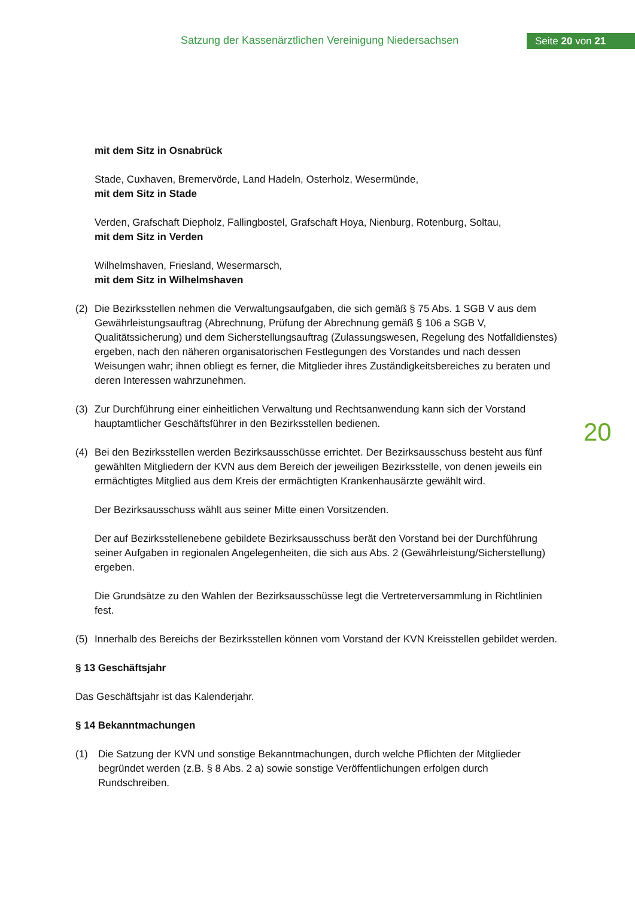Satzung der Kassenärztlichen Vereinigung Niedersachsen
Seite 20 von 21
mit dem Sitz in Osnabrück
Stade, Cuxhaven, Bremervörde, Land Hadeln, Osterholz, Wesermünde,
mit dem Sitz in Stade
Verden, Grafschaft Diepholz, Fallingbostel, Grafschaft Hoya, Nienburg, Rotenburg, Soltau,
mit dem Sitz in Verden
Wilhelmshaven, Friesland, Wesermarsch,
mit dem Sitz in Wilhelmshaven
(2) Die Bezirksstellen nehmen die Verwaltungsaufgaben, die sich gemäß § 75 Abs. 1 SGB V aus dem Gewährleistungsauftrag (Abrechnung, Prüfung der Abrechnung gemäß § 106 a SGB V, Qualitätssicherung) und dem Sicherstellungsauftrag (Zulassungswesen, Regelung des Notfalldienstes) ergeben, nach den näheren organisatorischen Festlegungen des Vorstandes und nach dessen Weisungen wahr; ihnen obliegt es ferner, die Mitglieder ihres Zuständigkeitsbereiches zu beraten und deren Interessen wahrzunehmen.
(3) Zur Durchführung einer einheitlichen Verwaltung und Rechtsanwendung kann sich der Vorstand hauptamtlicher Geschäftsführer in den Bezirksstellen bedienen.
(4) Bei den Bezirksstellen werden Bezirksausschüsse errichtet. Der Bezirksausschuss besteht aus fünf gewählten Mitgliedern der KVN aus dem Bereich der jeweiligen Bezirksstelle, von denen jeweils ein ermächtigtes Mitglied aus dem Kreis der ermächtigten Krankenhausärzte gewählt wird.
Der Bezirksausschuss wählt aus seiner Mitte einen Vorsitzenden.
Der auf Bezirksstellenebene gebildete Bezirksausschuss berät den Vorstand bei der Durchführung seiner Aufgaben in regionalen Angelegenheiten, die sich aus Abs. 2 (Gewährleistung/Sicherstellung) ergeben.
Die Grundsätze zu den Wahlen der Bezirksausschüsse legt die Vertreterversammlung in Richtlinien fest.
(5) Innerhalb des Bereichs der Bezirksstellen können vom Vorstand der KVN Kreisstellen gebildet werden.
§ 13 Geschäftsjahr
Das Geschäftsjahr ist das Kalenderjahr.
§ 14 Bekanntmachungen
(1) Die Satzung der KVN und sonstige Bekanntmachungen, durch welche Pflichten der Mitglieder begründet werden (z.B. § 8 Abs. 2 a) sowie sonstige Veröffentlichungen erfolgen durch Rundschreiben.
20